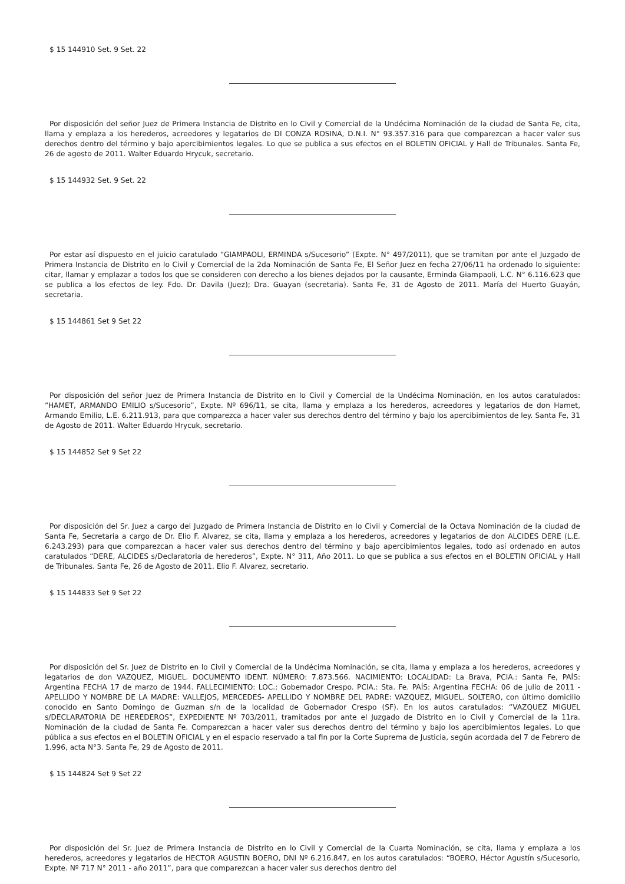$ 15 144910 Set. 9 Set. 22
Por disposición del señor Juez de Primera Instancia de Distrito en lo Civil y Comercial de la Undécima Nominación de la ciudad de Santa Fe, cita, llama y emplaza a los herederos, acreedores y legatarios de DI CONZA ROSINA, D.N.I. N° 93.357.316 para que comparezcan a hacer valer sus derechos dentro del término y bajo apercibimientos legales. Lo que se publica a sus efectos en el BOLETIN OFICIAL y Hall de Tribunales. Santa Fe, 26 de agosto de 2011. Walter Eduardo Hrycuk, secretario.
$ 15 144932 Set. 9 Set. 22
Por estar así dispuesto en el juicio caratulado “GIAMPAOLI, ERMINDA s/Sucesorio” (Expte. N° 497/2011), que se tramitan por ante el Juzgado de Primera Instancia de Distrito en lo Civil y Comercial de la 2da Nominación de Santa Fe, El Señor Juez en fecha 27/06/11 ha ordenado lo siguiente: citar, llamar y emplazar a todos los que se consideren con derecho a los bienes dejados por la causante, Erminda Giampaoli, L.C. N° 6.116.623 que se publica a los efectos de ley. Fdo. Dr. Davila (Juez); Dra. Guayan (secretaria). Santa Fe, 31 de Agosto de 2011. María del Huerto Guayán, secretaria.
$ 15 144861 Set 9 Set 22
Por disposición del señor Juez de Primera Instancia de Distrito en lo Civil y Comercial de la Undécima Nominación, en los autos caratulados: “HAMET, ARMANDO EMILIO s/Sucesorio”, Expte. Nº 696/11, se cita, llama y emplaza a los herederos, acreedores y legatarios de don Hamet, Armando Emilio, L.E. 6.211.913, para que comparezca a hacer valer sus derechos dentro del término y bajo los apercibimientos de ley. Santa Fe, 31 de Agosto de 2011. Walter Eduardo Hrycuk, secretario.
$ 15 144852 Set 9 Set 22
Por disposición del Sr. Juez a cargo del Juzgado de Primera Instancia de Distrito en lo Civil y Comercial de la Octava Nominación de la ciudad de Santa Fe, Secretaria a cargo de Dr. Elio F. Alvarez, se cita, llama y emplaza a los herederos, acreedores y legatarios de don ALCIDES DERE (L.E. 6.243.293) para que comparezcan a hacer valer sus derechos dentro del término y bajo apercibimientos legales, todo así ordenado en autos caratulados “DERE, ALCIDES s/Declaratoria de herederos”, Expte. N° 311, Año 2011. Lo que se publica a sus efectos en el BOLETIN OFICIAL y Hall de Tribunales. Santa Fe, 26 de Agosto de 2011. Elio F. Alvarez, secretario.
$ 15 144833 Set 9 Set 22
Por disposición del Sr. Juez de Distrito en lo Civil y Comercial de la Undécima Nominación, se cita, llama y emplaza a los herederos, acreedores y legatarios de don VAZQUEZ, MIGUEL. DOCUMENTO IDENT. NÚMERO: 7.873.566. NACIMIENTO: LOCALIDAD: La Brava, PCIA.: Santa Fe, PAÍS: Argentina FECHA 17 de marzo de 1944. FALLECIMIENTO: LOC.: Gobernador Crespo. PCIA.: Sta. Fe. PAÍS: Argentina FECHA: 06 de julio de 2011 - APELLIDO Y NOMBRE DE LA MADRE: VALLEJOS, MERCEDES- APELLIDO Y NOMBRE DEL PADRE: VAZQUEZ, MIGUEL. SOLTERO, con último domicilio conocido en Santo Domingo de Guzman s/n de la localidad de Gobernador Crespo (SF). En los autos caratulados: “VAZQUEZ MIGUEL s/DECLARATORIA DE HEREDEROS”, EXPEDIENTE Nº 703/2011, tramitados por ante el Juzgado de Distrito en lo Civil y Comercial de la 11ra. Nominación de la ciudad de Santa Fe. Comparezcan a hacer valer sus derechos dentro del término y bajo los apercibimientos legales. Lo que pública a sus efectos en el BOLETIN OFICIAL y en el espacio reservado a tal fin por la Corte Suprema de Justicia, según acordada del 7 de Febrero de 1.996, acta N°3. Santa Fe, 29 de Agosto de 2011.
$ 15 144824 Set 9 Set 22
Por disposición del Sr. Juez de Primera Instancia de Distrito en lo Civil y Comercial de la Cuarta Nominación, se cita, llama y emplaza a los herederos, acreedores y legatarios de HECTOR AGUSTIN BOERO, DNI Nº 6.216.847, en los autos caratulados: “BOERO, Héctor Agustín s/Sucesorio, Expte. Nº 717 N° 2011 - año 2011”, para que comparezcan a hacer valer sus derechos dentro del